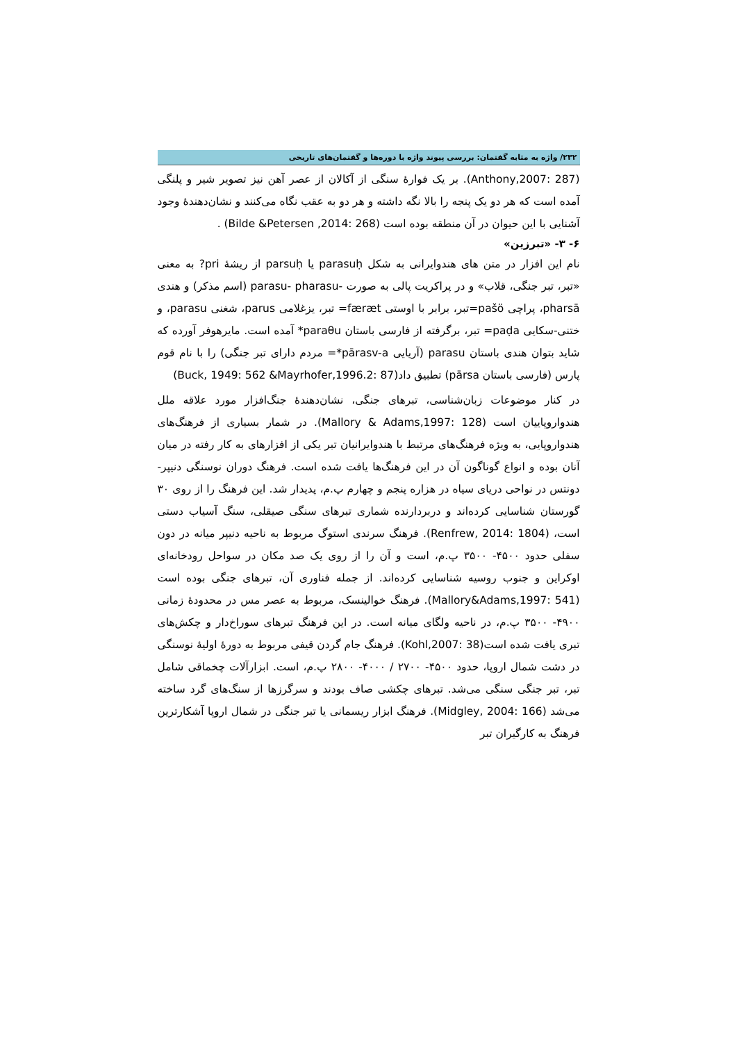۲۳۲/ واژه به مثابه گفتمان: بررسی پیوند واژه با دوره‌ها و گفتمان‌های تاریخی
(Anthony,2007: 287). بر یک فوارهٔ سنگی از آکالان از عصر آهن نیز تصویر شیر و پلنگی آمده است که هر دو یک پنجه را بالا نگه داشته و هر دو به عقب نگاه می‌کنند و نشان‌دهندهٔ وجود آشنایی با این حیوان در آن منطقه بوده است (Bilde &Petersen ,2014: 268) .
۶- ۳- «تبرزین»
نام این افزار در متن های هندوایرانی به شکل parasuḥ یا parsuḥ از ریشهٔ pri? به معنی «تبر، تبر جنگی، قلاب» و در پراکریت پالی به صورت -parasu- pharasu (اسم مذکر) و هندی pharsā، پراچی pašö=تبر، برابر با اوستی færæt= تبر، یزغلامی parus، شغنی parasu، و ختنی-سکایی paḍa= تبر، برگرفته از فارسی باستان paraθu* آمده است. مایرهوفر آورده که شاید بتوان هندی باستان parasu (آریایی pārasv-a*= مردم دارای تبر جنگی) را با نام قوم پارس (فارسی باستان pārsa) تطبیق داد(Buck, 1949: 562 &Mayrhofer,1996.2: 87)
در کنار موضوعات زبان‌شناسی، تبرهای جنگی، نشان‌دهندهٔ جنگ‌افزار مورد علاقه ملل هندواروپاییان است (Mallory & Adams,1997: 128). در شمار بسیاری از فرهنگ‌های هندواروپایی، به ویژه فرهنگ‌های مرتبط با هندوایرانیان تبر یکی از افزارهای به کار رفته در میان آنان بوده و انواع گوناگون آن در این فرهنگ‌ها یافت شده است. فرهنگ دوران نوسنگی دنیپر- دونتس در نواحی دریای سیاه در هزاره پنجم و چهارم پ.م، پدیدار شد. این فرهنگ را از روی ۳۰ گورستان شناسایی کرده‌اند و دربردارنده شماری تبرهای سنگی صیقلی، سنگ آسیاب دستی است، (Renfrew, 2014: 1804). فرهنگ سرندی استوگ مربوط به ناحیه دنیپر میانه در دون سفلی حدود ۴۵۰۰- ۳۵۰۰ پ.م، است و آن را از روی یک صد مکان در سواحل رودخانه‌ای اوکراین و جنوب روسیه شناسایی کرده‌اند. از جمله فناوری آن، تبرهای جنگی بوده است (Mallory&Adams,1997: 541). فرهنگ خوالینسک، مربوط به عصر مس در محدودهٔ زمانی ۴۹۰۰- ۳۵۰۰ پ.م، در ناحیه ولگای میانه است. در این فرهنگ تبرهای سوراخ‌دار و چکش‌های تبری یافت شده است(Kohl,2007: 38). فرهنگ جام گردن قیفی مربوط به دورهٔ اولیهٔ نوسنگی در دشت شمال اروپا، حدود ۴۵۰۰- ۲۷۰۰ / ۴۰۰۰- ۲۸۰۰ پ.م، است. ابزارآلات چخماقی شامل تبر، تبر جنگی سنگی می‌شد. تبرهای چکشی صاف بودند و سرگرزها از سنگ‌های گرد ساخته می‌شد (Midgley, 2004: 166). فرهنگ ابزار ریسمانی یا تبر جنگی در شمال اروپا آشکارترین فرهنگ به کارگیران تبر